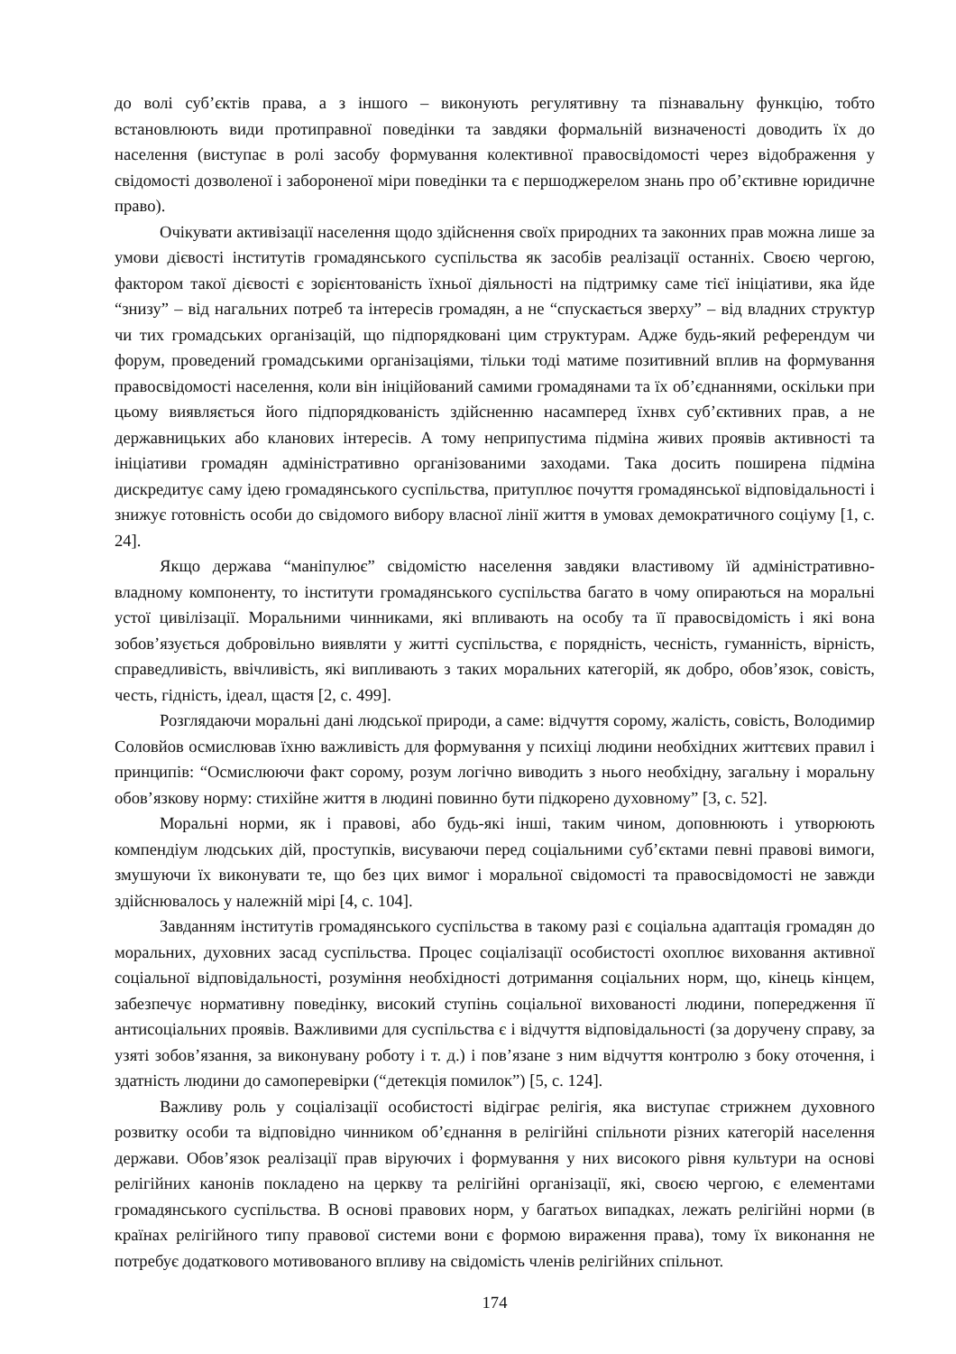до волі суб’єктів права, а з іншого – виконують регулятивну та пізнавальну функцію, тобто встановлюють види протиправної поведінки та завдяки формальній визначеності доводить їх до населення (виступає в ролі засобу формування колективної правосвідомості через відображення у свідомості дозволеної і забороненої міри поведінки та є першоджерелом знань про об’єктивне юридичне право).
Очікувати активізації населення щодо здійснення своїх природних та законних прав можна лише за умови дієвості інститутів громадянського суспільства як засобів реалізації останніх. Своєю чергою, фактором такої дієвості є зорієнтованість їхньої діяльності на підтримку саме тієї ініціативи, яка йде “знизу” – від нагальних потреб та інтересів громадян, а не “спускається зверху” – від владних структур чи тих громадських організацій, що підпорядковані цим структурам. Адже будь-який референдум чи форум, проведений громадськими організаціями, тільки тоді матиме позитивний вплив на формування правосвідомості населення, коли він ініційований самими громадянами та їх об’єднаннями, оскільки при цьому виявляється його підпорядкованість здійсненню насамперед їхнвх суб’єктивних прав, а не державницьких або кланових інтересів. А тому неприпустима підміна живих проявів активності та ініціативи громадян адміністративно організованими заходами. Така досить поширена підміна дискредитує саму ідею громадянського суспільства, притуплює почуття громадянської відповідальності і знижує готовність особи до свідомого вибору власної лінії життя в умовах демократичного соціуму [1, с. 24].
Якщо держава “маніпулює” свідомістю населення завдяки властивому їй адміністративно-владному компоненту, то інститути громадянського суспільства багато в чому опираються на моральні устої цивілізації. Моральними чинниками, які впливають на особу та її правосвідомість і які вона зобов’язується добровільно виявляти у житті суспільства, є порядність, чесність, гуманність, вірність, справедливість, ввічливість, які випливають з таких моральних категорій, як добро, обов’язок, совість, честь, гідність, ідеал, щастя [2, с. 499].
Розглядаючи моральні дані людської природи, а саме: відчуття сорому, жалість, совість, Володимир Соловйов осмислював їхню важливість для формування у психіці людини необхідних життєвих правил і принципів: “Осмислюючи факт сорому, розум логічно виводить з нього необхідну, загальну і моральну обов’язкову норму: стихійне життя в людині повинно бути підкорено духовному” [3, с. 52].
Моральні норми, як і правові, або будь-які інші, таким чином, доповнюють і утворюють компендіум людських дій, проступків, висуваючи перед соціальними суб’єктами певні правові вимоги, змушуючи їх виконувати те, що без цих вимог і моральної свідомості та правосвідомості не завжди здійснювалось у належній мірі [4, с. 104].
Завданням інститутів громадянського суспільства в такому разі є соціальна адаптація громадян до моральних, духовних засад суспільства. Процес соціалізації особистості охоплює виховання активної соціальної відповідальності, розуміння необхідності дотримання соціальних норм, що, кінець кінцем, забезпечує нормативну поведінку, високий ступінь соціальної вихованості людини, попередження її антисоціальних проявів. Важливими для суспільства є і відчуття відповідальності (за доручену справу, за узяті зобов’язання, за виконувану роботу і т. д.) і пов’язане з ним відчуття контролю з боку оточення, і здатність людини до самоперевірки (“детекція помилок”) [5, с. 124].
Важливу роль у соціалізації особистості відіграє релігія, яка виступає стрижнем духовного розвитку особи та відповідно чинником об’єднання в релігійні спільноти різних категорій населення держави. Обов’язок реалізації прав віруючих і формування у них високого рівня культури на основі релігійних канонів покладено на церкву та релігійні організації, які, своєю чергою, є елементами громадянського суспільства. В основі правових норм, у багатьох випадках, лежать релігійні норми (в країнах релігійного типу правової системи вони є формою вираження права), тому їх виконання не потребує додаткового мотивованого впливу на свідомість членів релігійних спільнот.
174